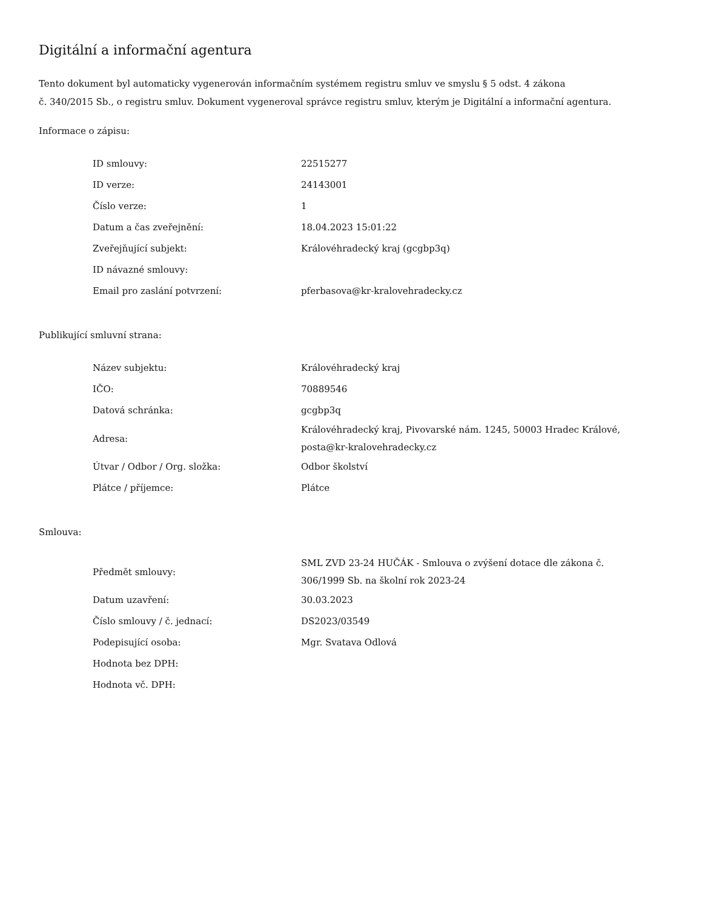Digitální a informační agentura
Tento dokument byl automaticky vygenerován informačním systémem registru smluv ve smyslu § 5 odst. 4 zákona
č. 340/2015 Sb., o registru smluv. Dokument vygeneroval správce registru smluv, kterým je Digitální a informační agentura.
Informace o zápisu:
| ID smlouvy: | 22515277 |
| ID verze: | 24143001 |
| Číslo verze: | 1 |
| Datum a čas zveřejnění: | 18.04.2023 15:01:22 |
| Zveřejňující subjekt: | Královéhradecký kraj (gcgbp3q) |
| ID návazné smlouvy: | |
| Email pro zaslání potvrzení: | pferbasova@kr-kralovehradecky.cz |
Publikující smluvní strana:
| Název subjektu: | Královéhradecký kraj |
| IČO: | 70889546 |
| Datová schránka: | gcgbp3q |
| Adresa: | Královéhradecký kraj, Pivovarské nám. 1245, 50003 Hradec Králové, posta@kr-kralovehradecky.cz |
| Útvar / Odbor / Org. složka: | Odbor školství |
| Plátce / příjemce: | Plátce |
Smlouva:
| Předmět smlouvy: | SML ZVD 23-24 HUČÁK - Smlouva o zvýšení dotace dle zákona č. 306/1999 Sb. na školní rok 2023-24 |
| Datum uzavření: | 30.03.2023 |
| Číslo smlouvy / č. jednací: | DS2023/03549 |
| Podepisující osoba: | Mgr. Svatava Odlová |
| Hodnota bez DPH: | |
| Hodnota vč. DPH: | |